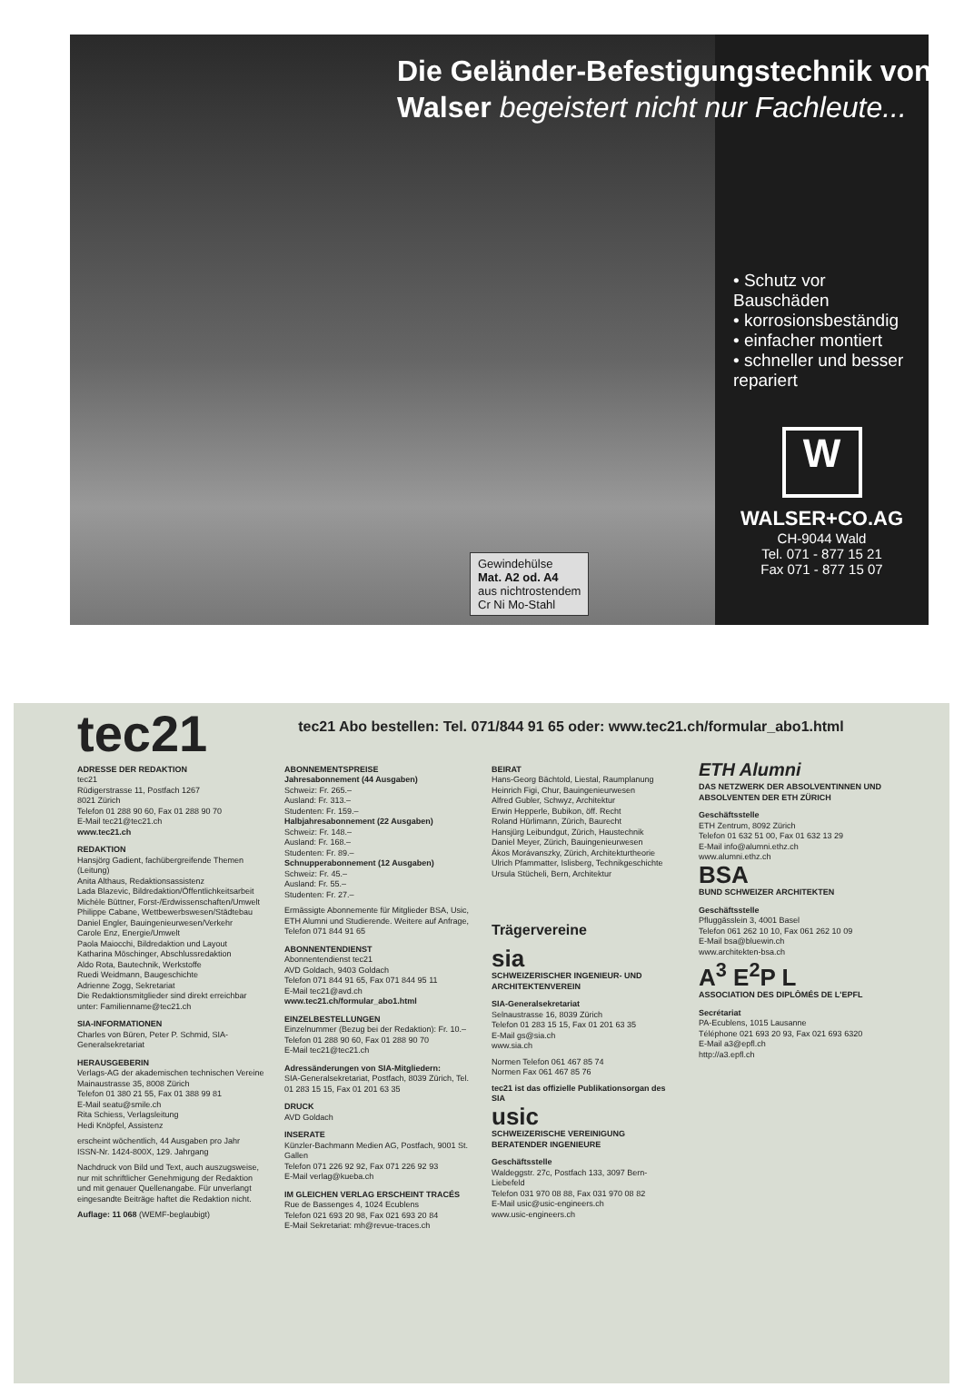Die Geländer-Befestigungstechnik von Walser begeistert nicht nur Fachleute...
Gewindehülse
Mat. A2 od. A4
aus nichtrostendem
Cr Ni Mo-Stahl
• Schutz vor Bauschäden
• korrosionsbeständig
• einfacher montiert
• schneller und besser repariert
W
WALSER+CO.AG
CH-9044 Wald
Tel. 071 - 877 15 21
Fax 071 - 877 15 07
tec21
tec21 Abo bestellen: Tel. 071/844 91 65 oder: www.tec21.ch/formular_abo1.html
ADRESSE DER REDAKTION
tec21
Rüdigerstrasse 11, Postfach 1267
8021 Zürich
Telefon 01 288 90 60, Fax 01 288 90 70
E-Mail tec21@tec21.ch
www.tec21.ch
REDAKTION
Hansjörg Gadient, fachübergreifende Themen (Leitung)
Anita Althaus, Redaktionsassistenz
Lada Blazevic, Bildredaktion/Öffentlichkeitsarbeit
Michèle Büttner, Forst-/Erdwissenschaften/Umwelt
Philippe Cabane, Wettbewerbswesen/Städtebau
Daniel Engler, Bauingenieurwesen/Verkehr
Carole Enz, Energie/Umwelt
Paola Maiocchi, Bildredaktion und Layout
Katharina Möschinger, Abschlussredaktion
Aldo Rota, Bautechnik, Werkstoffe
Ruedi Weidmann, Baugeschichte
Adrienne Zogg, Sekretariat
Die Redaktionsmitglieder sind direkt erreichbar unter: Familienname@tec21.ch
SIA-INFORMATIONEN
Charles von Büren, Peter P. Schmid, SIA-Generalsekretariat
HERAUSGEBERIN
Verlags-AG der akademischen technischen Vereine
Mainaustrasse 35, 8008 Zürich
Telefon 01 380 21 55, Fax 01 388 99 81
E-Mail seatu@smile.ch
Rita Schiess, Verlagsleitung
Hedi Knöpfel, Assistenz
erscheint wöchentlich, 44 Ausgaben pro Jahr
ISSN-Nr. 1424-800X, 129. Jahrgang
Nachdruck von Bild und Text, auch auszugsweise, nur mit schriftlicher Genehmigung der Redaktion und mit genauer Quellenangabe. Für unverlangt eingesandte Beiträge haftet die Redaktion nicht.
Auflage: 11 068 (WEMF-beglaubigt)
ABONNEMENTSPREISE
Jahresabonnement (44 Ausgaben)
Schweiz: Fr. 265.–
Ausland: Fr. 313.–
Studenten: Fr. 159.–
Halbjahresabonnement (22 Ausgaben)
Schweiz: Fr. 148.–
Ausland: Fr. 168.–
Studenten: Fr. 89.–
Schnupperabonnement (12 Ausgaben)
Schweiz: Fr. 45.–
Ausland: Fr. 55.–
Studenten: Fr. 27.–
Ermässigte Abonnemente für Mitglieder BSA, Usic, ETH Alumni und Studierende. Weitere auf Anfrage, Telefon 071 844 91 65
ABONNENTENDIENST
Abonnentendienst tec21
AVD Goldach, 9403 Goldach
Telefon 071 844 91 65, Fax 071 844 95 11
E-Mail tec21@avd.ch
www.tec21.ch/formular_abo1.html
EINZELBESTELLUNGEN
Einzelnummer (Bezug bei der Redaktion): Fr. 10.–
Telefon 01 288 90 60, Fax 01 288 90 70
E-Mail tec21@tec21.ch
Adressänderungen von SIA-Mitgliedern:
SIA-Generalsekretariat, Postfach, 8039 Zürich, Tel. 01 283 15 15, Fax 01 201 63 35
DRUCK
AVD Goldach
INSERATE
Künzler-Bachmann Medien AG, Postfach, 9001 St. Gallen
Telefon 071 226 92 92, Fax 071 226 92 93
E-Mail verlag@kueba.ch
IM GLEICHEN VERLAG ERSCHEINT TRACÉS
Rue de Bassenges 4, 1024 Ecublens
Telefon 021 693 20 98, Fax 021 693 20 84
E-Mail Sekretariat: mh@revue-traces.ch
BEIRAT
Hans-Georg Bächtold, Liestal, Raumplanung
Heinrich Figi, Chur, Bauingenieurwesen
Alfred Gubler, Schwyz, Architektur
Erwin Hepperle, Bubikon, öff. Recht
Roland Hürlimann, Zürich, Baurecht
Hansjürg Leibundgut, Zürich, Haustechnik
Daniel Meyer, Zürich, Bauingenieurwesen
Ákos Morávanszky, Zürich, Architekturtheorie
Ulrich Pfammatter, Islisberg, Technikgeschichte
Ursula Stücheli, Bern, Architektur
Trägervereine
sia
SCHWEIZERISCHER INGENIEUR- UND ARCHITEKTENVEREIN
SIA-Generalsekretariat
Selnaustrasse 16, 8039 Zürich
Telefon 01 283 15 15, Fax 01 201 63 35
E-Mail gs@sia.ch
www.sia.ch
Normen Telefon 061 467 85 74
Normen Fax 061 467 85 76
tec21 ist das offizielle Publikationsorgan des SIA
usic
SCHWEIZERISCHE VEREINIGUNG BERATENDER INGENIEURE
Geschäftsstelle
Waldeggstr. 27c, Postfach 133, 3097 Bern-Liebefeld
Telefon 031 970 08 88, Fax 031 970 08 82
E-Mail usic@usic-engineers.ch
www.usic-engineers.ch
ETH Alumni
DAS NETZWERK DER ABSOLVENTINNEN UND ABSOLVENTEN DER ETH ZÜRICH
Geschäftsstelle
ETH Zentrum, 8092 Zürich
Telefon 01 632 51 00, Fax 01 632 13 29
E-Mail info@alumni.ethz.ch
www.alumni.ethz.ch
BSA
BUND SCHWEIZER ARCHITEKTEN
Geschäftsstelle
Pfluggässlein 3, 4001 Basel
Telefon 061 262 10 10, Fax 061 262 10 09
E-Mail bsa@bluewin.ch
www.architekten-bsa.ch
A<sup>3</sup> E<sup>2</sup>P L
ASSOCIATION DES DIPLÔMÉS DE L'EPFL
Secrétariat
PA-Ecublens, 1015 Lausanne
Téléphone 021 693 20 93, Fax 021 693 6320
E-Mail a3@epfl.ch
http://a3.epfl.ch